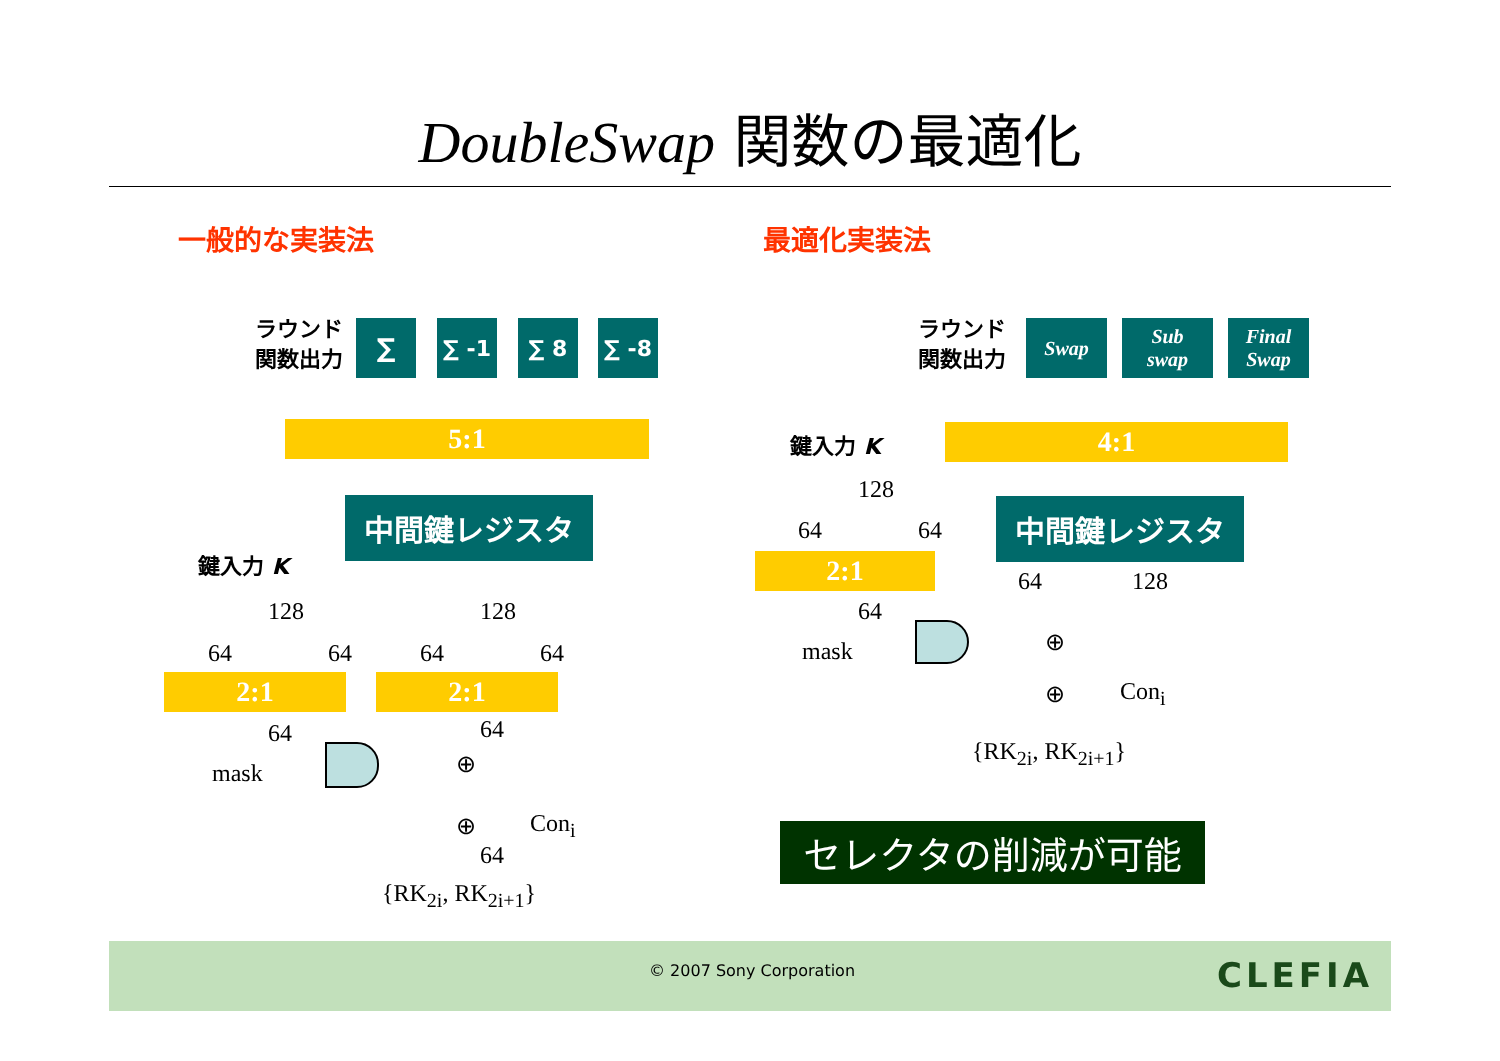DoubleSwap 関数の最適化
一般的な実装法 最適化実装法
ラウンド
関数出力
∑ ∑ -1 ∑ 8 ∑ -8
5:1
中間鍵レジスタ
鍵入力 K
128 128
64 64 64 64
2:1 2:1
64 64
mask ⊕
⊕ Con<sub>i</sub>
64
{RK<sub>2i</sub>, RK<sub>2i+1</sub>}
ラウンド
関数出力
Swap
Sub
swap
Final
Swap
鍵入力 K 4:1
128
64 64 中間鍵レジスタ
2:1 64 128
64
mask ⊕
⊕ Con<sub>i</sub>
{RK<sub>2i</sub>, RK<sub>2i+1</sub>}
セレクタの削減が可能
© 2007 Sony Corporation CLEFIA